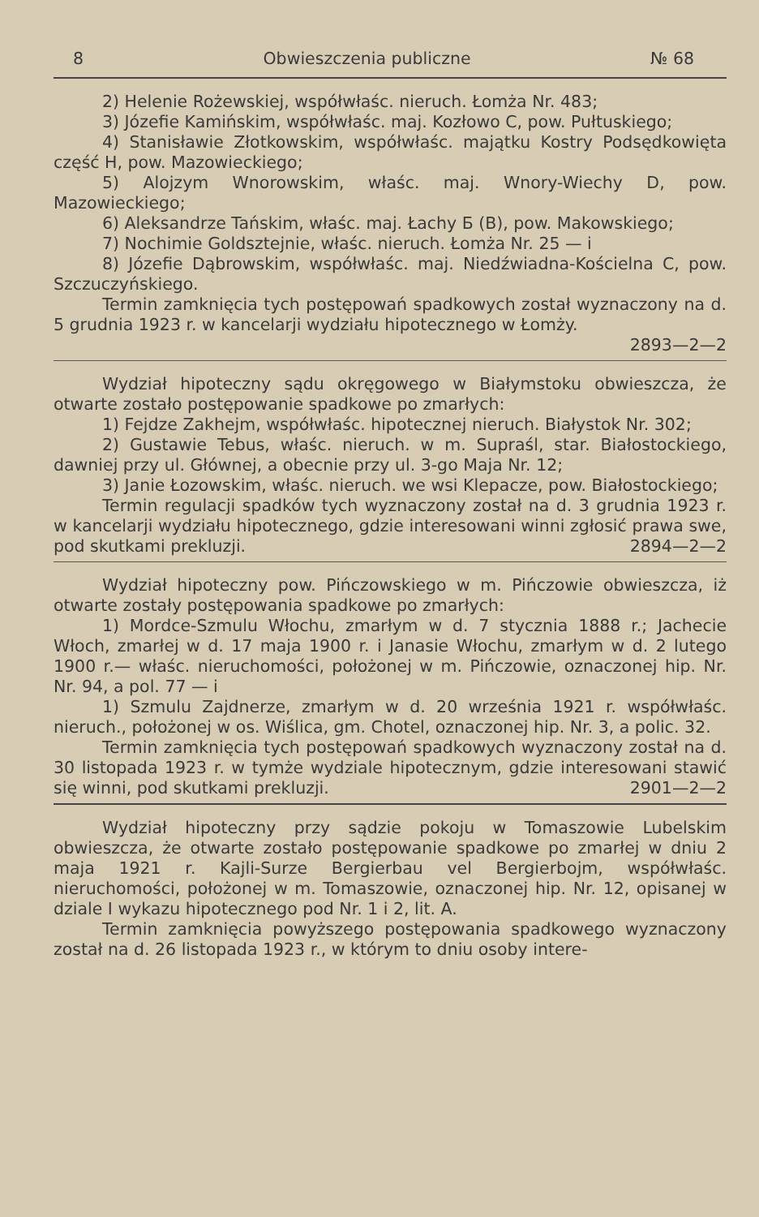8 Obwieszczenia publiczne № 68
2) Helenie Rożewskiej, współwłaśc. nieruch. Łomża Nr. 483;
3) Józefie Kamińskim, współwłaśc. maj. Kozłowo C, pow. Pułtuskiego;
4) Stanisławie Złotkowskim, współwłaśc. majątku Kostry Podsędkowięta część H, pow. Mazowieckiego;
5) Alojzym Wnorowskim, właśc. maj. Wnory-Wiechy D, pow. Mazowieckiego;
6) Aleksandrze Tańskim, właśc. maj. Łachy Б (B), pow. Makowskiego;
7) Nochimie Goldsztejnie, właśc. nieruch. Łomża Nr. 25 — i
8) Józefie Dąbrowskim, współwłaśc. maj. Niedźwiadna-Kościelna C, pow. Szczuczyńskiego.
Termin zamknięcia tych postępowań spadkowych został wyznaczony na d. 5 grudnia 1923 r. w kancelarji wydziału hipotecznego w Łomży.
2893—2—2
Wydział hipoteczny sądu okręgowego w Białymstoku obwieszcza, że otwarte zostało postępowanie spadkowe po zmarłych:
1) Fejdze Zakhejm, współwłaśc. hipotecznej nieruch. Białystok Nr. 302;
2) Gustawie Tebus, właśc. nieruch. w m. Supraśl, star. Białostockiego, dawniej przy ul. Głównej, a obecnie przy ul. 3-go Maja Nr. 12;
3) Janie Łozowskim, właśc. nieruch. we wsi Klepacze, pow. Białostockiego;
Termin regulacji spadków tych wyznaczony został na d. 3 grudnia 1923 r. w kancelarji wydziału hipotecznego, gdzie interesowani winni zgłosić prawa swe, pod skutkami prekluzji. 2894—2—2
Wydział hipoteczny pow. Pińczowskiego w m. Pińczowie obwieszcza, iż otwarte zostały postępowania spadkowe po zmarłych:
1) Mordce-Szmulu Włochu, zmarłym w d. 7 stycznia 1888 r.; Jachecie Włoch, zmarłej w d. 17 maja 1900 r. i Janasie Włochu, zmarłym w d. 2 lutego 1900 r.— właśc. nieruchomości, położonej w m. Pińczowie, oznaczonej hip. Nr. Nr. 94, a pol. 77 — i
1) Szmulu Zajdnerze, zmarłym w d. 20 września 1921 r. współwłaśc. nieruch., położonej w os. Wiślica, gm. Chotel, oznaczonej hip. Nr. 3, a polic. 32.
Termin zamknięcia tych postępowań spadkowych wyznaczony został na d. 30 listopada 1923 r. w tymże wydziale hipotecznym, gdzie interesowani stawić się winni, pod skutkami prekluzji. 2901—2—2
Wydział hipoteczny przy sądzie pokoju w Tomaszowie Lubelskim obwieszcza, że otwarte zostało postępowanie spadkowe po zmarłej w dniu 2 maja 1921 r. Kajli-Surze Bergierbau vel Bergierbojm, współwłaśc. nieruchomości, położonej w m. Tomaszowie, oznaczonej hip. Nr. 12, opisanej w dziale I wykazu hipotecznego pod Nr. 1 i 2, lit. A.
Termin zamknięcia powyższego postępowania spadkowego wyznaczony został na d. 26 listopada 1923 r., w którym to dniu osoby intere-